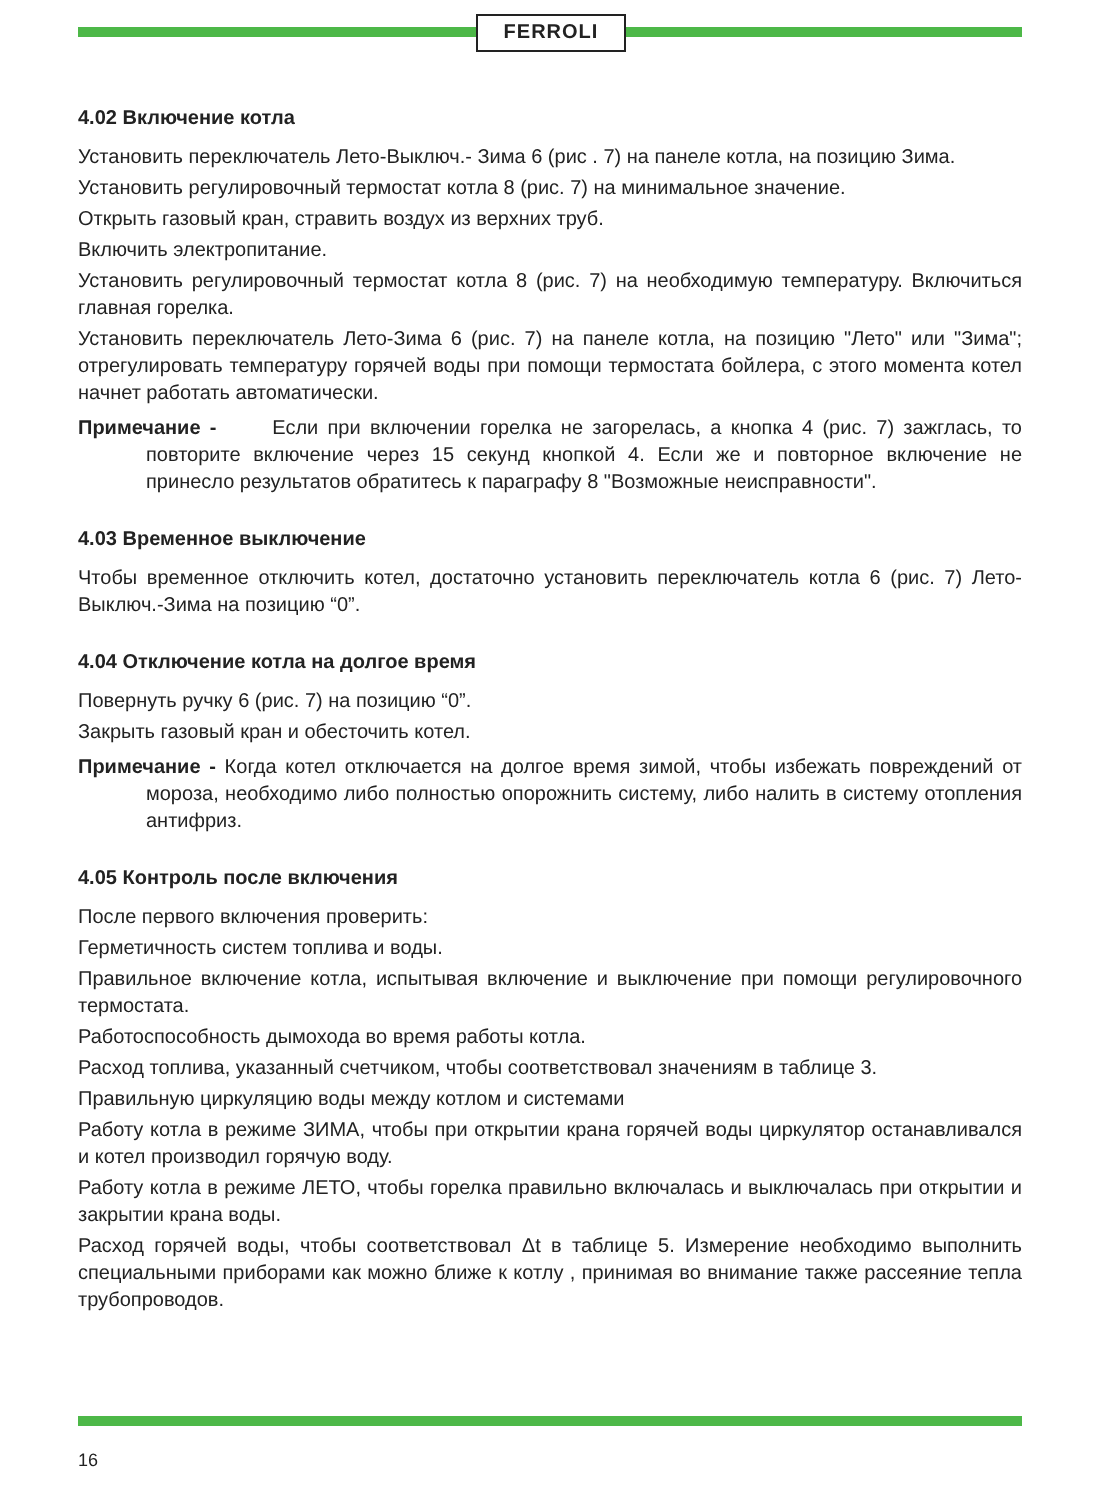FERROLI
4.02 Включение котла
Установить переключатель Лето-Выключ.- Зима 6 (рис . 7) на панеле котла, на позицию Зима.
Установить регулировочный термостат котла 8 (рис. 7) на минимальное значение.
Открыть газовый кран, стравить воздух из верхних труб.
Включить электропитание.
Установить регулировочный термостат котла 8 (рис. 7) на необходимую температуру. Включиться главная горелка.
Установить переключатель Лето-Зима 6 (рис. 7) на панеле котла, на позицию "Лето" или "Зима"; отрегулировать температуру горячей воды при помощи термостата бойлера, с этого момента котел начнет работать автоматически.
Примечание - Если при включении горелка не загорелась, а кнопка 4 (рис. 7) зажглась, то повторите включение через 15 секунд кнопкой 4. Если же и повторное включение не принесло результатов обратитесь к параграфу 8 "Возможные неисправности".
4.03 Временное выключение
Чтобы временное отключить котел, достаточно установить переключатель котла 6 (рис. 7) Лето-Выключ.-Зима на позицию “0”.
4.04 Отключение котла на долгое время
Повернуть ручку 6 (рис. 7) на позицию “0”.
Закрыть газовый кран и обесточить котел.
Примечание - Когда котел отключается на долгое время зимой, чтобы избежать повреждений от мороза, необходимо либо полностью опорожнить систему, либо налить в систему отопления антифриз.
4.05 Контроль после включения
После первого включения проверить:
Герметичность систем топлива и воды.
Правильное включение котла, испытывая включение и выключение при помощи регулировочного термостата.
Работоспособность дымохода во время работы котла.
Расход топлива, указанный счетчиком, чтобы соответствовал значениям в таблице 3.
Правильную циркуляцию воды между котлом и системами
Работу котла в режиме ЗИМА, чтобы при открытии крана горячей воды циркулятор останавливался и котел производил горячую воду.
Работу котла в режиме ЛЕТО, чтобы горелка правильно включалась и выключалась при открытии и закрытии крана воды.
Расход горячей воды, чтобы соответствовал Δt в таблице 5. Измерение необходимо выполнить специальными приборами как можно ближе к котлу , принимая во внимание также рассеяние тепла трубопроводов.
16